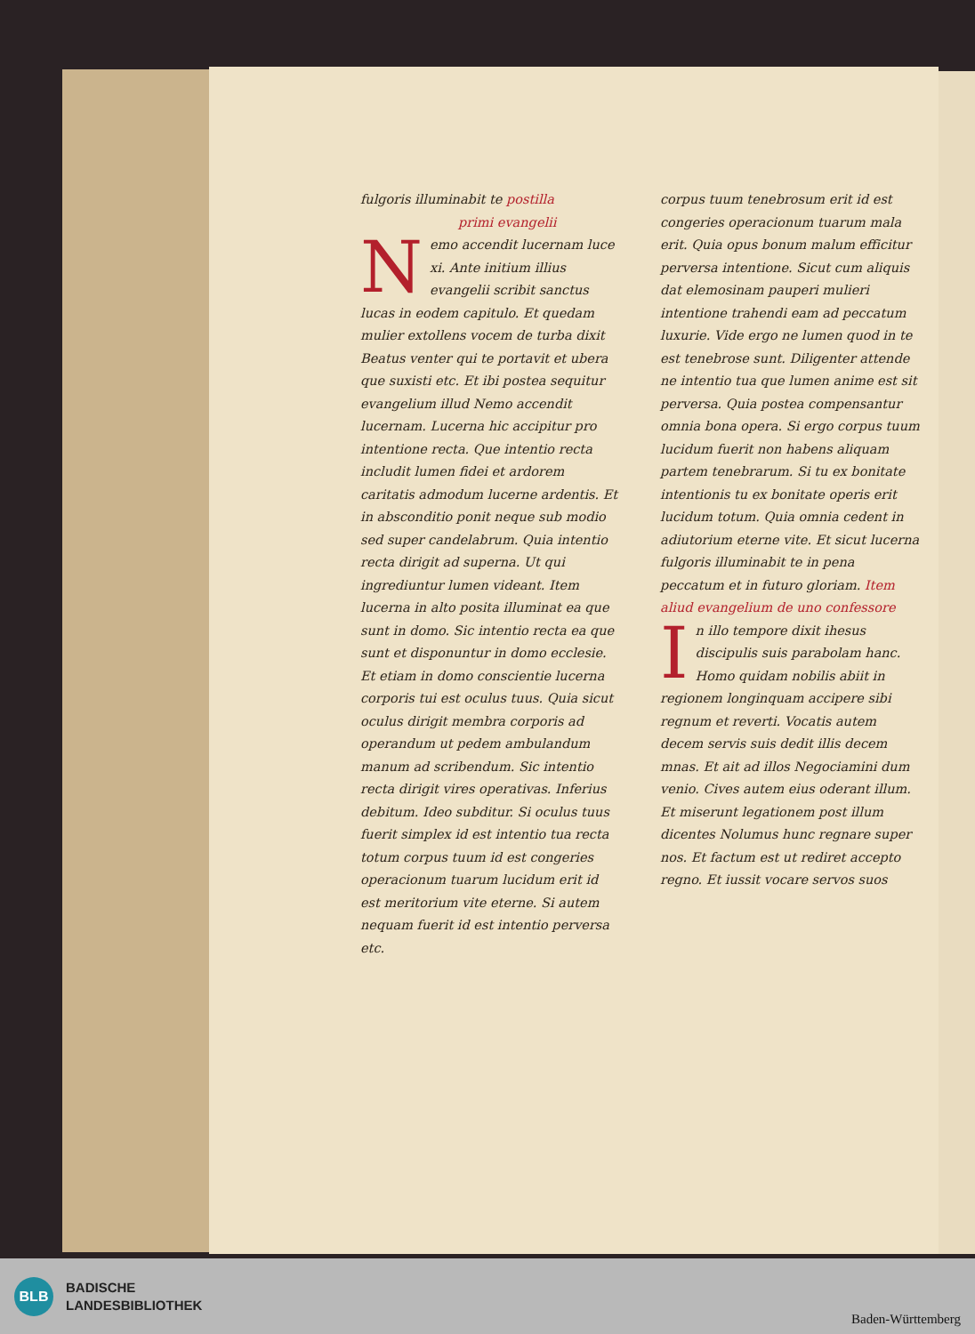fulgoris illuminabit te postilla
primi evangelii
Nemo accendit lucernam luce xi. Ante initium illius evangelii scribit sanctus
lucas in eodem capitulo. Et quedam mulier extollens vocem de turba dixit Beatus venter qui te portavit et ubera que suxisti etc. Et ibi postea sequitur evangelium illud Nemo accendit lucernam. Lucerna hic accipitur pro intentione recta. Que intentio recta includit lumen fidei et ardorem caritatis admodum lucerne ardentis. Et in absconditio ponit neque sub modio sed super candelabrum. Quia intentio recta dirigit ad superna. Ut qui ingrediuntur lumen videant. Item lucerna in alto posita illuminat ea que sunt in domo. Sic intentio recta ea que sunt et disponuntur in domo ecclesie. Et etiam in domo conscientie lucerna corporis tui est oculus tuus. Quia sicut oculus dirigit membra corporis ad operandum ut pedem ambulandum manum ad scribendum. Sic intentio recta dirigit vires operativas. Inferius debitum. Ideo subditur. Si oculus tuus fuerit simplex id est intentio tua recta totum corpus tuum id est congeries operacionum tuarum lucidum erit id est meritorium vite eterne. Si autem nequam fuerit id est intentio perversa etc.
corpus tuum tenebrosum erit id est congeries operacionum tuarum mala erit. Quia opus bonum malum efficitur perversa intentione. Sicut cum aliquis dat elemosinam pauperi mulieri intentione trahendi eam ad peccatum luxurie. Vide ergo ne lumen quod in te est tenebrose sunt. Diligenter attende ne intentio tua que lumen anime est sit perversa. Quia postea compensantur omnia bona opera. Si ergo corpus tuum lucidum fuerit non habens aliquam partem tenebrarum. Si tu ex bonitate intentionis tu ex bonitate operis erit lucidum totum. Quia omnia cedent in adiutorium eterne vite. Et sicut lucerna fulgoris illuminabit te in pena peccatum et in futuro gloriam. Item aliud evangelium de uno confessore
In illo tempore dixit ihesus discipulis suis parabolam hanc. Homo quidam nobilis abiit in regionem longinquam accipere sibi regnum et reverti. Vocatis autem decem servis suis dedit illis decem mnas. Et ait ad illos Negociamini dum venio. Cives autem eius oderant illum. Et miserunt legationem post illum dicentes Nolumus hunc regnare super nos. Et factum est ut rediret accepto regno. Et iussit vocare servos suos
BLB
BADISCHE
LANDESBIBLIOTHEK
Baden-Württemberg